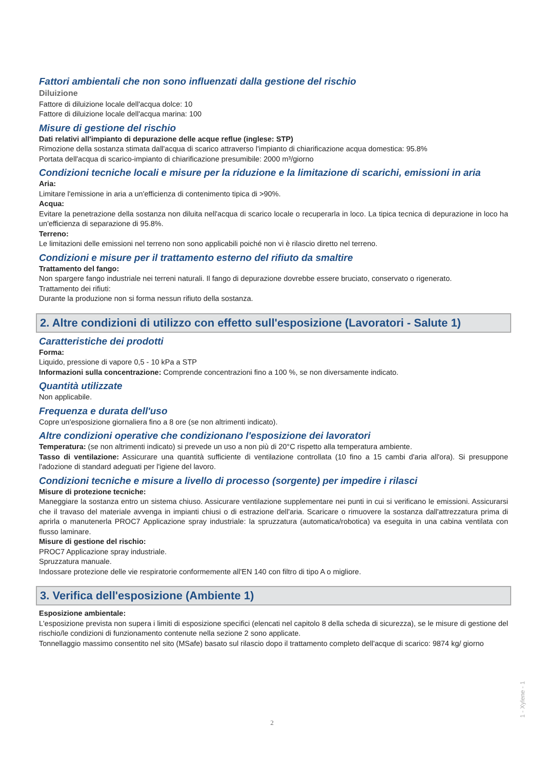Fattori ambientali che non sono influenzati dalla gestione del rischio
Diluizione
Fattore di diluizione locale dell'acqua dolce: 10
Fattore di diluizione locale dell'acqua marina: 100
Misure di gestione del rischio
Dati relativi all'impianto di depurazione delle acque reflue (inglese: STP)
Rimozione della sostanza stimata dall'acqua di scarico attraverso l'impianto di chiarificazione acqua domestica: 95.8%
Portata dell'acqua di scarico-impianto di chiarificazione presumibile: 2000 m³/giorno
Condizioni tecniche locali e misure per la riduzione e la limitazione di scarichi, emissioni in aria
Aria:
Limitare l'emissione in aria a un'efficienza di contenimento tipica di >90%.
Acqua:
Evitare la penetrazione della sostanza non diluita nell'acqua di scarico locale o recuperarla in loco. La tipica tecnica di depurazione in loco ha un'efficienza di separazione di 95.8%.
Terreno:
Le limitazioni delle emissioni nel terreno non sono applicabili poiché non vi è rilascio diretto nel terreno.
Condizioni e misure per il trattamento esterno del rifiuto da smaltire
Trattamento del fango:
Non spargere fango industriale nei terreni naturali. Il fango di depurazione dovrebbe essere bruciato, conservato o rigenerato.
Trattamento dei rifiuti:
Durante la produzione non si forma nessun rifiuto della sostanza.
2. Altre condizioni di utilizzo con effetto sull'esposizione (Lavoratori - Salute 1)
Caratteristiche dei prodotti
Forma:
Liquido, pressione di vapore 0,5 - 10 kPa a STP
Informazioni sulla concentrazione: Comprende concentrazioni fino a 100 %, se non diversamente indicato.
Quantità utilizzate
Non applicabile.
Frequenza e durata dell'uso
Copre un'esposizione giornaliera fino a 8 ore (se non altrimenti indicato).
Altre condizioni operative che condizionano l'esposizione dei lavoratori
Temperatura: (se non altrimenti indicato) si prevede un uso a non più di 20°C rispetto alla temperatura ambiente.
Tasso di ventilazione: Assicurare una quantità sufficiente di ventilazione controllata (10 fino a 15 cambi d'aria all'ora). Si presuppone l'adozione di standard adeguati per l'igiene del lavoro.
Condizioni tecniche e misure a livello di processo (sorgente) per impedire i rilasci
Misure di protezione tecniche:
Maneggiare la sostanza entro un sistema chiuso. Assicurare ventilazione supplementare nei punti in cui si verificano le emissioni. Assicurarsi che il travaso del materiale avvenga in impianti chiusi o di estrazione dell'aria. Scaricare o rimuovere la sostanza dall'attrezzatura prima di aprirla o manutenerla PROC7 Applicazione spray industriale: la spruzzatura (automatica/robotica) va eseguita in una cabina ventilata con flusso laminare.
Misure di gestione del rischio:
PROC7 Applicazione spray industriale.
Spruzzatura manuale.
Indossare protezione delle vie respiratorie conformemente all'EN 140 con filtro di tipo A o migliore.
3. Verifica dell'esposizione (Ambiente 1)
Esposizione ambientale:
L'esposizione prevista non supera i limiti di esposizione specifici (elencati nel capitolo 8 della scheda di sicurezza), se le misure di gestione del rischio/le condizioni di funzionamento contenute nella sezione 2 sono applicate.
Tonnellaggio massimo consentito nel sito (MSafe) basato sul rilascio dopo il trattamento completo dell'acque di scarico: 9874 kg/ giorno
1 - Xylene - 1
2